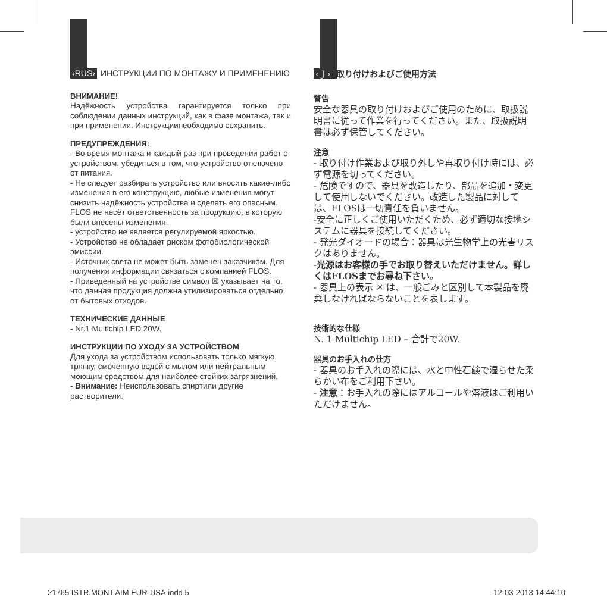‹RUS› ИНСТРУКЦИИ ПО МОНТАЖУ И ПРИМЕНЕНИЮ
ВНИМАНИЕ!
Надёжность устройства гарантируется только при соблюдении данных инструкций, как в фазе монтажа, так и при применении. Инструкциинеобходимо сохранить.
ПРЕДУПРЕЖДЕНИЯ:
- Во время монтажа и каждый раз при проведении работ с устройством, убедиться в том, что устройство отключено от питания.
- Не следует разбирать устройство или вносить какие-либо изменения в его конструкцию, любые изменения могут снизить надёжность устройства и сделать его опасным. FLOS не несёт ответственность за продукцию, в которую были внесены изменения.
- устройство не является регулируемой яркостью.
- Устройство не обладает риском фотобиологической эмиссии.
- Источник света не может быть заменен заказчиком. Для получения информации связаться с компанией FLOS.
- Приведенный на устройстве символ ☒ указывает на то, что данная продукция должна утилизироваться отдельно от бытовых отходов.
ТЕХНИЧЕСКИЕ ДАННЫЕ
- Nr.1 Multichip LED 20W.
ИНСТРУКЦИИ ПО УХОДУ ЗА УСТРОЙСТВОМ
Для ухода за устройством использовать только мягкую тряпку, смоченную водой с мылом или нейтральным моющим средством для наиболее стойких загрязнений.
- Внимание: Неиспользовать спиртили другие растворители.
‹ J › 取り付けおよびご使用方法
警告
安全な器具の取り付けおよびご使用のために、取扱説明書に従って作業を行ってください。また、取扱説明書は必ず保管してください。
注意
- 取り付け作業および取り外しや再取り付け時には、必ず電源を切ってください。
- 危険ですので、器具を改造したり、部品を追加・変更して使用しないでください。改造した製品に対しては、FLOSは一切責任を負いません。
-安全に正しくご使用いただくため、必ず適切な接地システムに器具を接続してください。
- 発光ダイオードの場合：器具は光生物学上の光害リスクはありません。
-光源はお客様の手でお取り替えいただけません。詳しくはFLOSまでお尋ね下さい。
- 器具上の表示 ☒ は、一般ごみと区別して本製品を廃棄しなければならないことを表します。
技術的な仕様
N. 1 Multichip LED – 合計で20W.
器具のお手入れの仕方
- 器具のお手入れの際には、水と中性石鹸で湿らせた柔らかい布をご利用下さい。
- 注意：お手入れの際にはアルコールや溶液はご利用いただけません。
21765 ISTR.MONT.AIM EUR-USA.indd 5 12-03-2013 14:44:10